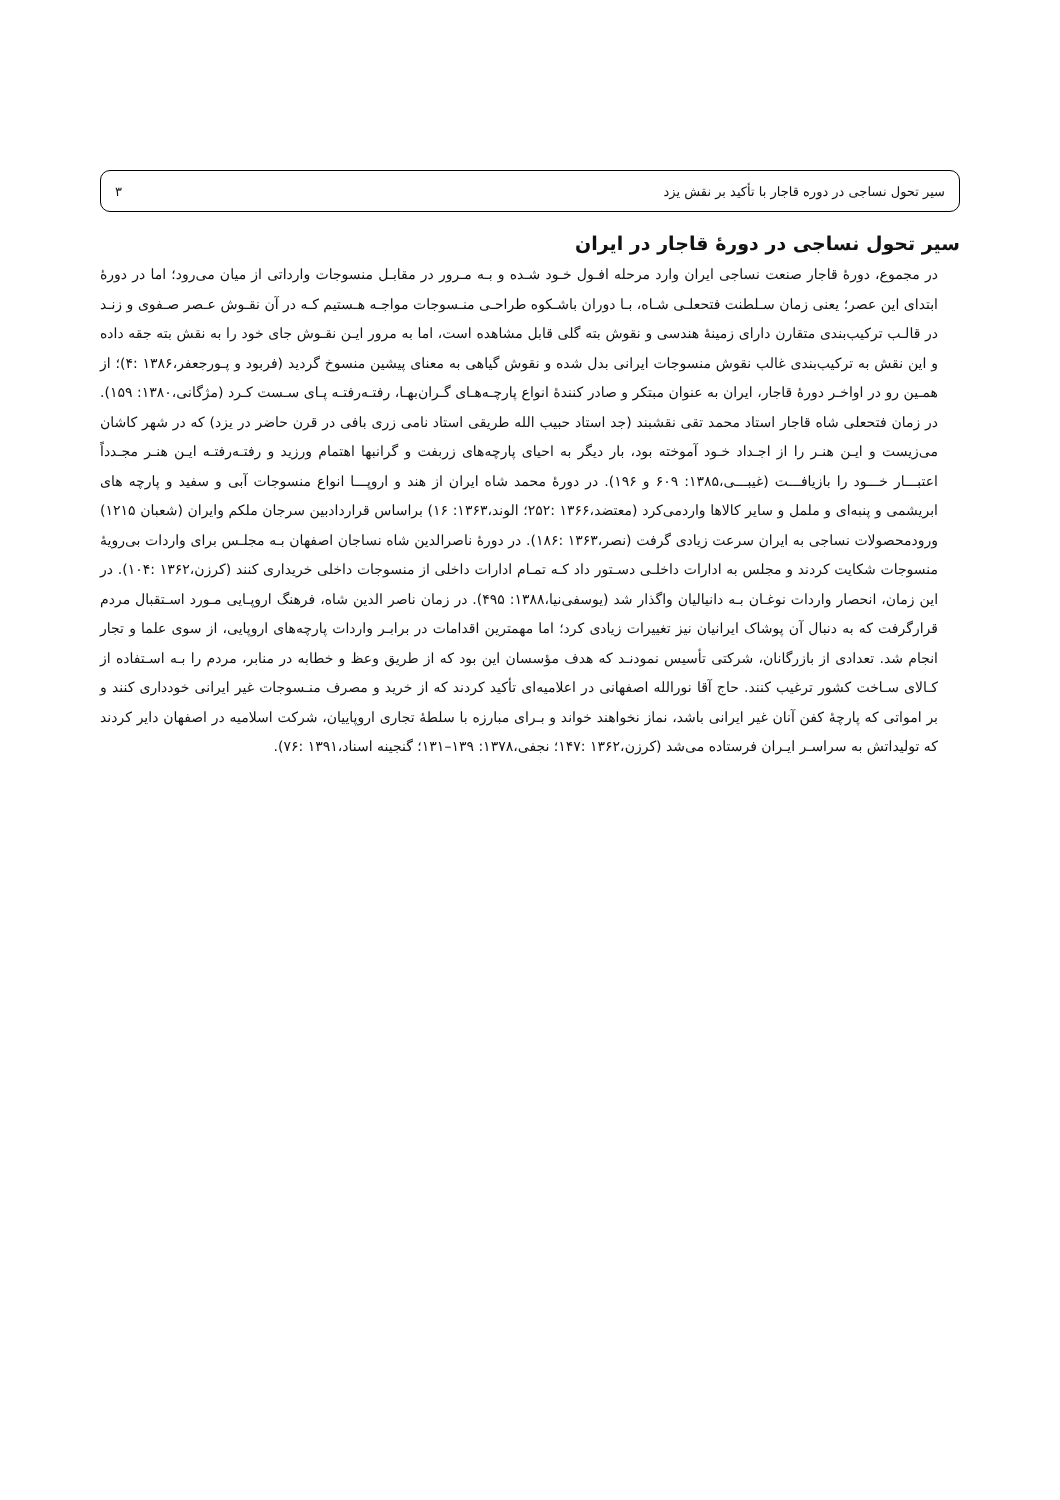سیر تحول نساجی در دوره قاجار با تأکید بر نقش یزد ۳
سیر تحول نساجی در دورهٔ قاجار در ایران
در مجموع، دورهٔ قاجار صنعت نساجی ایران وارد مرحله افـول خـود شـده و بـه مـرور در مقابـل منسوجات وارداتی از میان می‌رود؛ اما در دورهٔ ابتدای این عصر؛ یعنی زمان سـلطنت فتحعلـی شـاه، بـا دوران باشـکوه طراحـی منـسوجات مواجـه هـستیم کـه در آن نقـوش عـصر صـفوی و زنـد در قالـب ترکیب‌بندی متقارن دارای زمینهٔ هندسی و نقوش بته گلی قابل مشاهده است، اما به مرور ایـن نقـوش جای خود را به نقش بته جقه داده و این نقش به ترکیب‌بندی غالب نقوش منسوجات ایرانی بدل شده و نقوش گیاهی به معنای پیشین منسوخ گردید (فربود و پـورجعفر،۱۳۸۶ :۴)؛ از همـین رو در اواخـر دورهٔ قاجار، ایران به عنوان مبتکر و صادر کنندهٔ انواع پارچـه‌هـای گـران‌بهـا، رفتـه‌رفتـه پـای سـست کـرد (مژگانی،۱۳۸۰: ۱۵۹). در زمان فتحعلی شاه قاجار استاد محمد تقی نقشبند (جد استاد حبیب الله طریقی استاد نامی زری بافی در قرن حاضر در یزد) که در شهر کاشان می‌زیست و ایـن هنـر را از اجـداد خـود آموخته بود، بار دیگر به احیای پارچه‌های زربفت و گرانبها اهتمام ورزید و رفتـه‌رفتـه ایـن هنـر مجـدداً اعتبـــار خـــود را بازیافـــت (غیبـــی،۱۳۸۵: ۶۰۹ و ۱۹۶). در دورهٔ محمد شاه ایران از هند و اروپـــا انواع منسوجات آبی و سفید و پارچه های ابریشمی و پنبه‌ای و ململ و سایر کالاها واردمی‌کرد (معتضد،۱۳۶۶ :۲۵۲؛ الوند،۱۳۶۳: ۱۶) براساس قراردادبین سرجان ملکم وایران (شعبان ۱۲۱۵) ورودمحصولات نساجی به ایران سرعت زیادی گرفت (نصر،۱۳۶۳ :۱۸۶). در دورهٔ ناصرالدین شاه نساجان اصفهان بـه مجلـس برای واردات بی‌رویهٔ منسوجات شکایت کردند و مجلس به ادارات داخلـی دسـتور داد کـه تمـام ادارات داخلی از منسوجات داخلی خریداری کنند (کرزن،۱۳۶۲ :۱۰۴). در این زمان، انحصار واردات نوغـان بـه دانیالیان واگذار شد (یوسفی‌نیا،۱۳۸۸: ۴۹۵). در زمان ناصر الدین شاه، فرهنگ اروپـایی مـورد اسـتقبال مردم قرارگرفت که به دنبال آن پوشاک ایرانیان نیز تغییرات زیادی کرد؛ اما مهمترین اقدامات در برابـر واردات پارچه‌های اروپایی، از سوی علما و تجار انجام شد. تعدادی از بازرگانان، شرکتی تأسیس نمودنـد که هدف مؤسسان این بود که از طریق وعظ و خطابه در منابر، مردم را بـه اسـتفاده از کـالای سـاخت کشور ترغیب کنند. حاج آقا نورالله اصفهانی در اعلامیه‌ای تأکید کردند که از خرید و مصرف منـسوجات غیر ایرانی خودداری کنند و بر امواتی که پارچهٔ کفن آنان غیر ایرانی باشد، نماز نخواهند خواند و بـرای مبارزه با سلطهٔ تجاری اروپاییان، شرکت اسلامیه در اصفهان دایر کردند که تولیداتش به سراسـر ایـران فرستاده می‌شد (کرزن،۱۳۶۲ :۱۴۷؛ نجفی،۱۳۷۸: ۱۳۹–۱۳۱؛ گنجینه اسناد،۱۳۹۱ :۷۶).